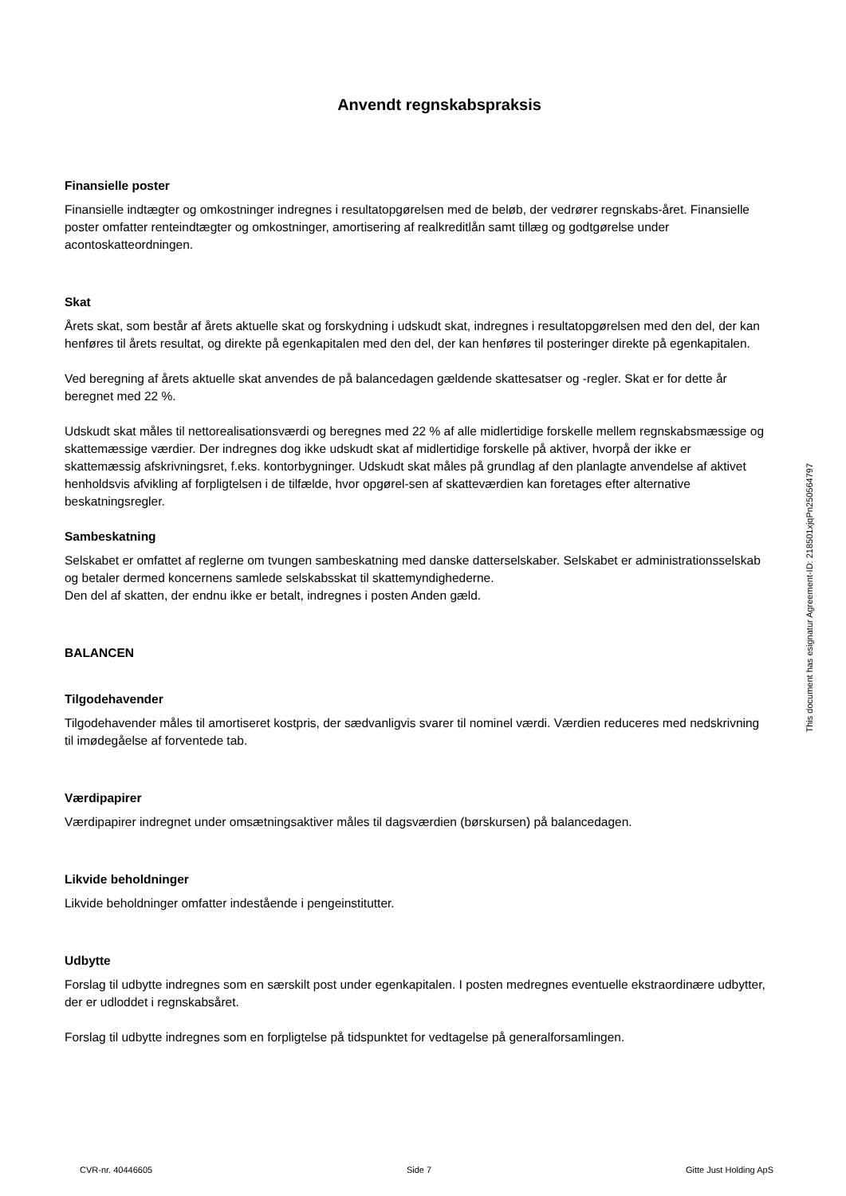Anvendt regnskabspraksis
Finansielle poster
Finansielle indtægter og omkostninger indregnes i resultatopgørelsen med de beløb, der vedrører regnskabs-året. Finansielle poster omfatter renteindtægter og omkostninger, amortisering af realkreditlån samt tillæg og godtgørelse under acontoskatteordningen.
Skat
Årets skat, som består af årets aktuelle skat og forskydning i udskudt skat, indregnes i resultatopgørelsen med den del, der kan henføres til årets resultat, og direkte på egenkapitalen med den del, der kan henføres til posteringer direkte på egenkapitalen.
Ved beregning af årets aktuelle skat anvendes de på balancedagen gældende skattesatser og -regler. Skat er for dette år beregnet med 22 %.
Udskudt skat måles til nettorealisationsværdi og beregnes med 22 % af alle midlertidige forskelle mellem regnskabsmæssige og skattemæssige værdier. Der indregnes dog ikke udskudt skat af midlertidige forskelle på aktiver, hvorpå der ikke er skattemæssig afskrivningsret, f.eks. kontorbygninger. Udskudt skat måles på grundlag af den planlagte anvendelse af aktivet henholdsvis afvikling af forpligtelsen i de tilfælde, hvor opgørel-sen af skatteværdien kan foretages efter alternative beskatningsregler.
Sambeskatning
Selskabet er omfattet af reglerne om tvungen sambeskatning med danske datterselskaber. Selskabet er administrationsselskab og betaler dermed koncernens samlede selskabsskat til skattemyndighederne.
Den del af skatten, der endnu ikke er betalt, indregnes i posten Anden gæld.
BALANCEN
Tilgodehavender
Tilgodehavender måles til amortiseret kostpris, der sædvanligvis svarer til nominel værdi. Værdien reduceres med nedskrivning til imødegåelse af forventede tab.
Værdipapirer
Værdipapirer indregnet under omsætningsaktiver måles til dagsværdien (børskursen) på balancedagen.
Likvide beholdninger
Likvide beholdninger omfatter indestående i pengeinstitutter.
Udbytte
Forslag til udbytte indregnes som en særskilt post under egenkapitalen. I posten medregnes eventuelle ekstraordinære udbytter, der er udloddet i regnskabsåret.
Forslag til udbytte indregnes som en forpligtelse på tidspunktet for vedtagelse på generalforsamlingen.
This document has esignatur Agreement-ID: 218501xjqPn250564797
CVR-nr. 40446605 Side 7 Gitte Just Holding ApS